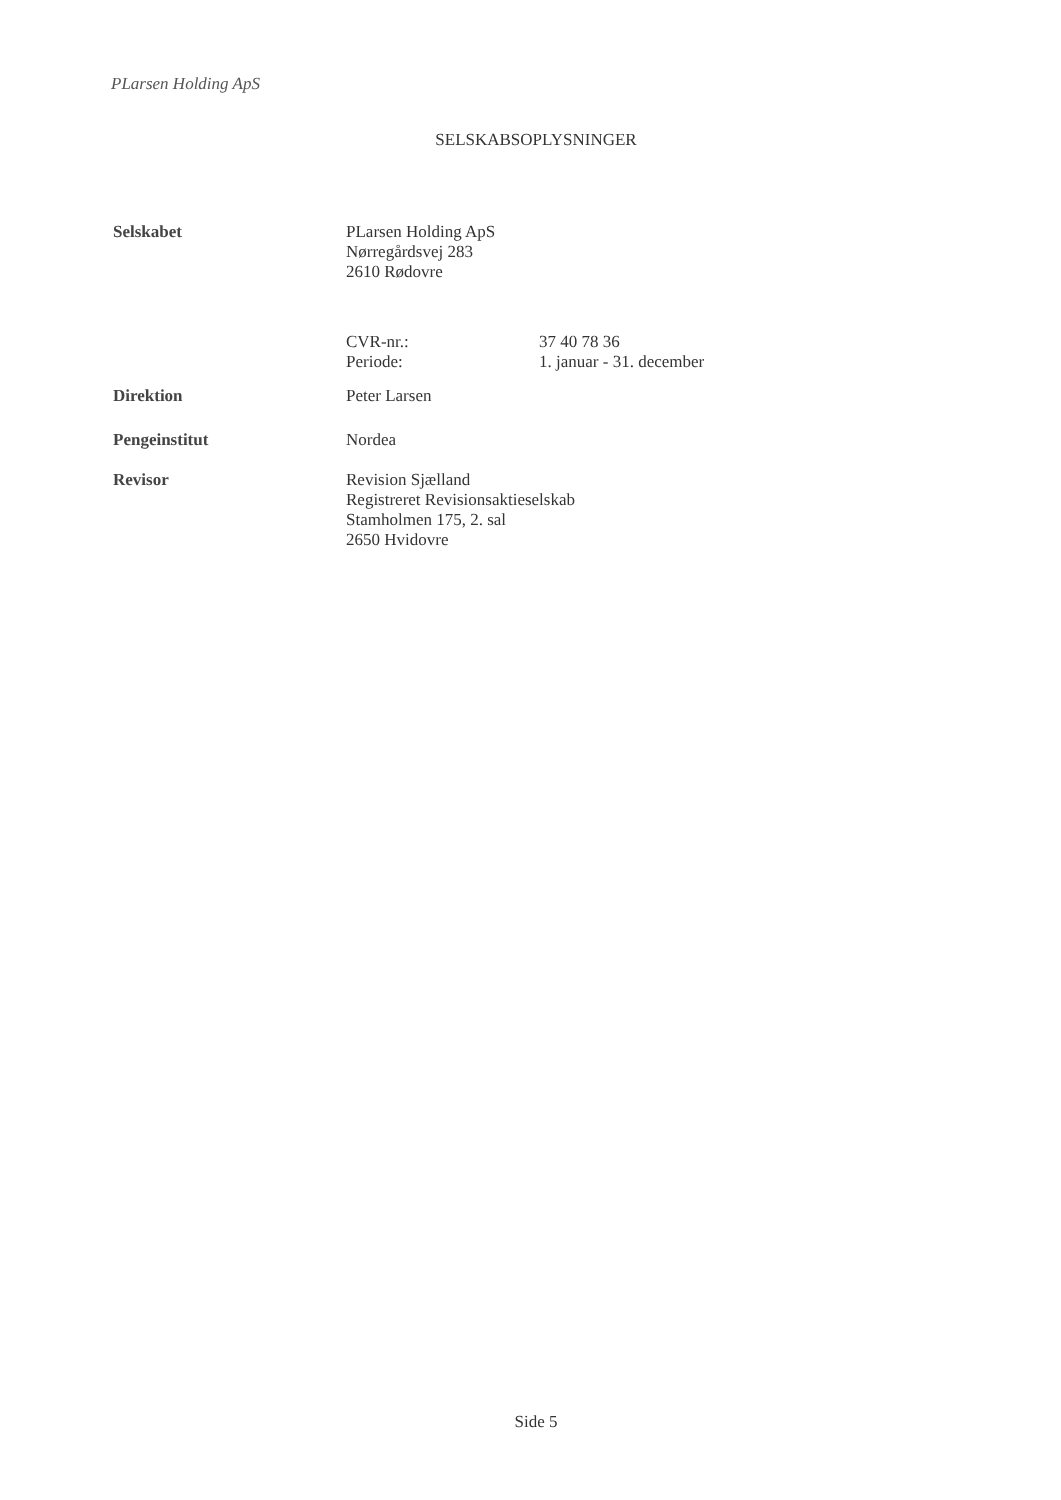PLarsen Holding ApS
SELSKABSOPLYSNINGER
Selskabet PLarsen Holding ApS
Nørregårdsvej 283
2610 Rødovre
CVR-nr.: 37 40 78 36
Periode: 1. januar - 31. december
Direktion Peter Larsen
Pengeinstitut Nordea
Revisor Revision Sjælland
Registreret Revisionsaktieselskab
Stamholmen 175, 2. sal
2650 Hvidovre
Side 5